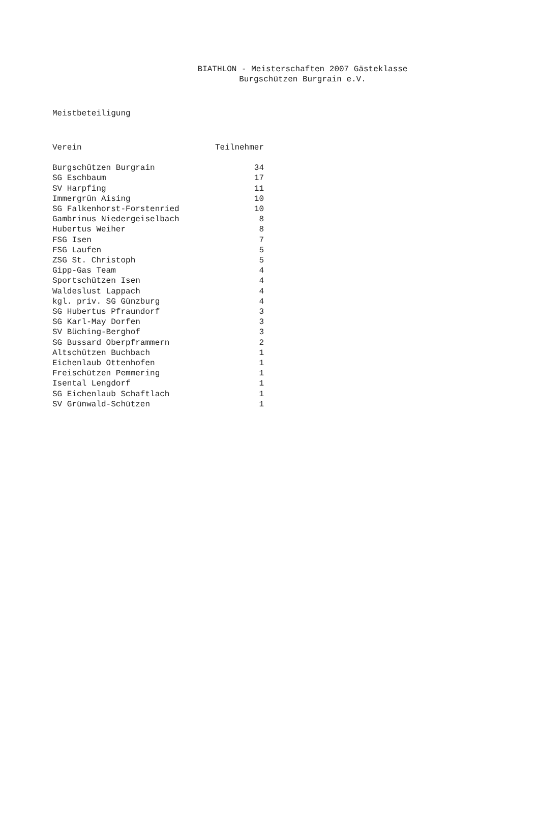BIATHLON - Meisterschaften 2007 Gästeklasse
Burgschützen Burgrain e.V.
Meistbeteiligung
| Verein | Teilnehmer |
| --- | --- |
| Burgschützen Burgrain | 34 |
| SG Eschbaum | 17 |
| SV Harpfing | 11 |
| Immergrün Aising | 10 |
| SG Falkenhorst-Forstenried | 10 |
| Gambrinus Niedergeiselbach | 8 |
| Hubertus Weiher | 8 |
| FSG Isen | 7 |
| FSG Laufen | 5 |
| ZSG St. Christoph | 5 |
| Gipp-Gas Team | 4 |
| Sportschützen Isen | 4 |
| Waldeslust Lappach | 4 |
| kgl. priv. SG Günzburg | 4 |
| SG Hubertus Pfraundorf | 3 |
| SG Karl-May Dorfen | 3 |
| SV Büching-Berghof | 3 |
| SG Bussard Oberpframmern | 2 |
| Altschützen Buchbach | 1 |
| Eichenlaub Ottenhofen | 1 |
| Freischützen Pemmering | 1 |
| Isental Lengdorf | 1 |
| SG Eichenlaub Schaftlach | 1 |
| SV Grünwald-Schützen | 1 |